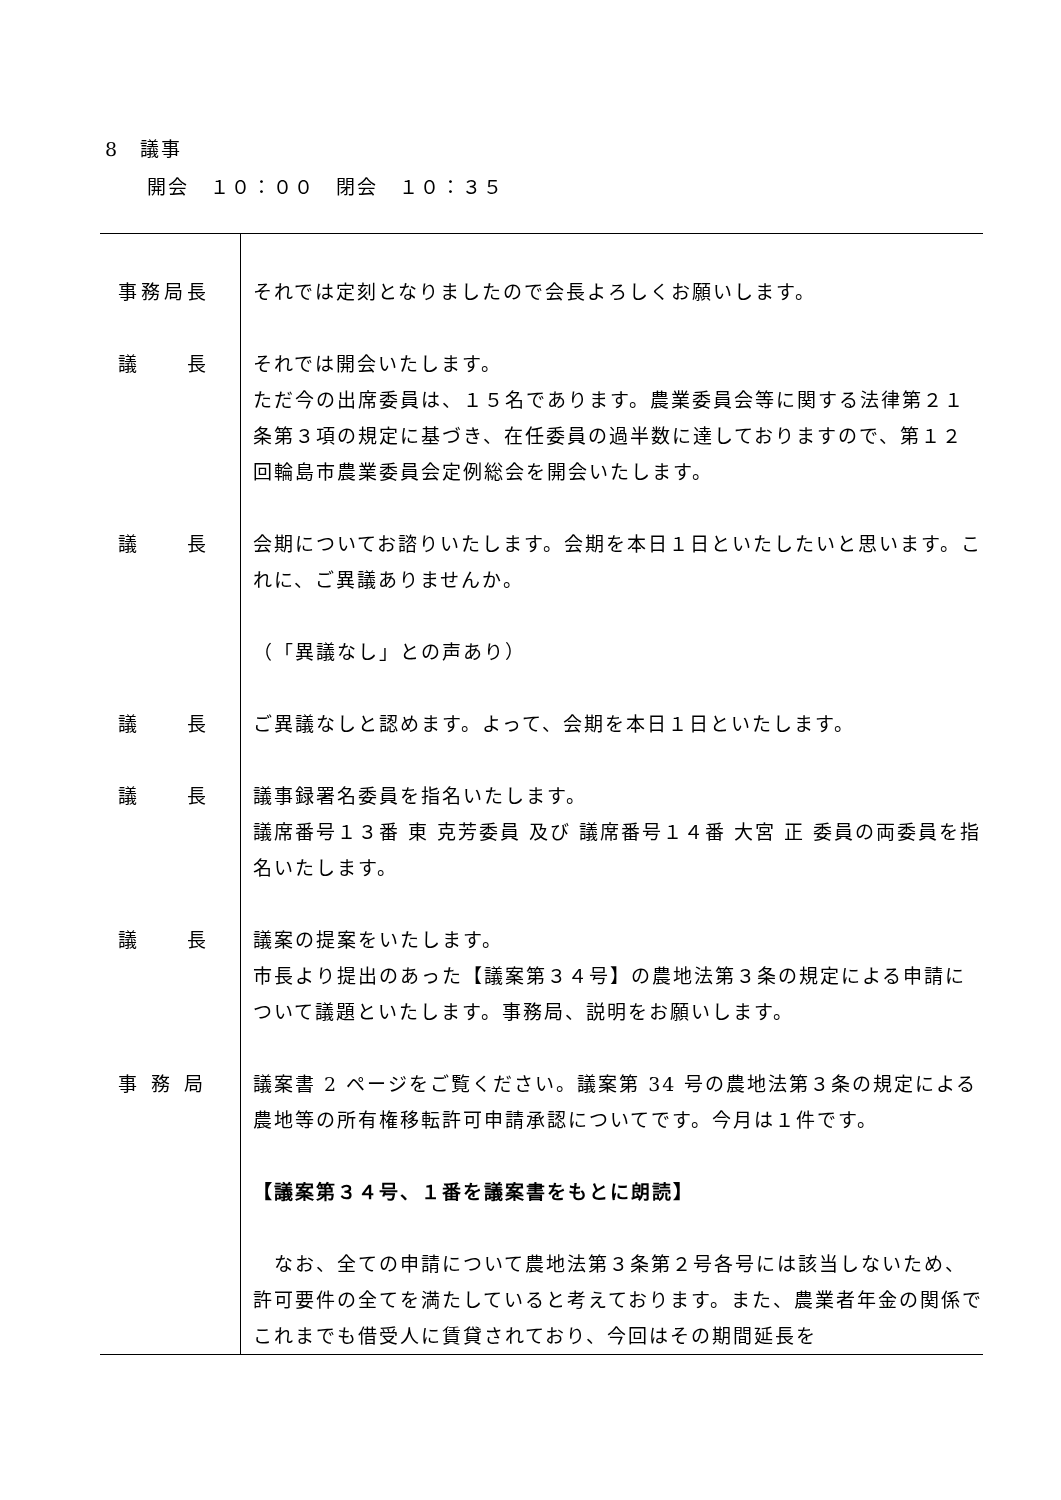8　議事
　　開会　１０：００　閉会　１０：３５
| 事務局長 | それでは定刻となりましたので会長よろしくお願いします。 |
| 議 長 | それでは開会いたします。 ただ今の出席委員は、１５名であります。農業委員会等に関する法律第２１条第３項の規定に基づき、在任委員の過半数に達しておりますので、第１２回輪島市農業委員会定例総会を開会いたします。 |
| 議 長 | 会期についてお諮りいたします。会期を本日１日といたしたいと思います。これに、ご異議ありませんか。 （「異議なし」との声あり） |
| 議 長 | ご異議なしと認めます。よって、会期を本日１日といたします。 |
| 議 長 | 議事録署名委員を指名いたします。 議席番号１３番 東 克芳委員 及び 議席番号１４番 大宮 正 委員の両委員を指名いたします。 |
| 議 長 | 議案の提案をいたします。 市長より提出のあった【議案第３４号】の農地法第３条の規定による申請について議題といたします。事務局、説明をお願いします。 |
| 事 務 局 | 議案書 2 ページをご覧ください。議案第 34 号の農地法第３条の規定による農地等の所有権移転許可申請承認についてです。今月は１件です。 【議案第３４号、１番を議案書をもとに朗読】 なお、全ての申請について農地法第３条第２号各号には該当しないため、許可要件の全てを満たしていると考えております。また、農業者年金の関係でこれまでも借受人に賃貸されており、今回はその期間延長を |